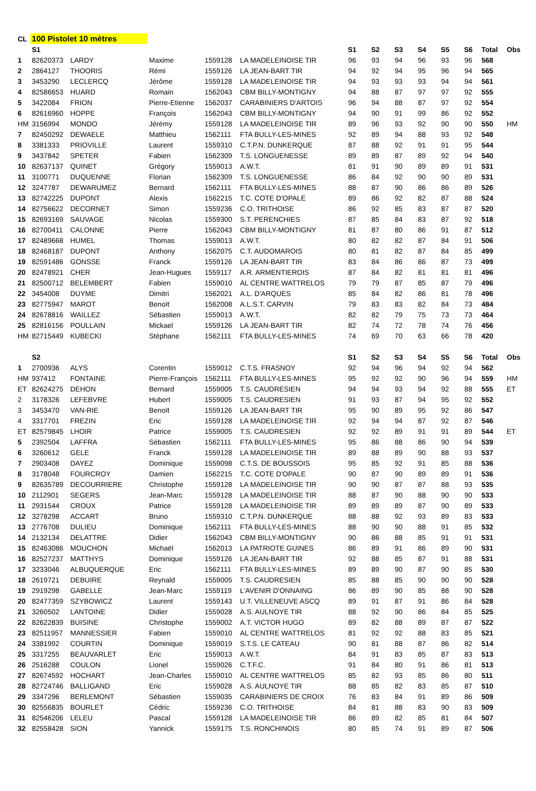| CL | 100 Pistolet 10 mètres | | | | | | | | | | | | |
| | S1 | | | | | S1 | S2 | S3 | S4 | S5 | S6 | Total | Obs |
| 1 | 82620373 | LARDY | Maxime | 1559128 | LA MADELEINOISE TIR | 96 | 93 | 94 | 96 | 93 | 96 | 568 | |
| 2 | 2864127 | THOORIS | Rémi | 1559126 | LA JEAN-BART TIR | 94 | 92 | 94 | 95 | 96 | 94 | 565 | |
| 3 | 3453290 | LECLERCQ | Jérôme | 1559128 | LA MADELEINOISE TIR | 94 | 93 | 93 | 93 | 94 | 94 | 561 | |
| 4 | 82586653 | HUARD | Romain | 1562043 | CBM BILLY-MONTIGNY | 94 | 88 | 87 | 97 | 97 | 92 | 555 | |
| 5 | 3422084 | FRION | Pierre-Etienne | 1562037 | CARABINIERS D'ARTOIS | 96 | 94 | 88 | 87 | 97 | 92 | 554 | |
| 6 | 82616960 | HOPPE | François | 1562043 | CBM BILLY-MONTIGNY | 94 | 90 | 91 | 99 | 86 | 92 | 552 | |
| HM | 3156994 | MONDO | Jérémy | 1559128 | LA MADELEINOISE TIR | 89 | 96 | 93 | 92 | 90 | 90 | 550 | HM |
| 7 | 82450292 | DEWAELE | Matthieu | 1562111 | FTA BULLY-LES-MINES | 92 | 89 | 94 | 88 | 93 | 92 | 548 | |
| 8 | 3381333 | PRIOVILLE | Laurent | 1559310 | C.T.P.N. DUNKERQUE | 87 | 88 | 92 | 91 | 91 | 95 | 544 | |
| 9 | 3437842 | SPETER | Fabien | 1562309 | T.S. LONGUENESSE | 89 | 89 | 87 | 89 | 92 | 94 | 540 | |
| 10 | 82637137 | QUINET | Grégory | 1559013 | A.W.T. | 81 | 91 | 90 | 89 | 89 | 91 | 531 | |
| 11 | 3100771 | DUQUENNE | Florian | 1562309 | T.S. LONGUENESSE | 86 | 84 | 92 | 90 | 90 | 89 | 531 | |
| 12 | 3247787 | DEWARUMEZ | Bernard | 1562111 | FTA BULLY-LES-MINES | 88 | 87 | 90 | 86 | 86 | 89 | 526 | |
| 13 | 82742225 | DUPONT | Alexis | 1562215 | T.C. COTE D'OPALE | 89 | 86 | 92 | 82 | 87 | 88 | 524 | |
| 14 | 82756622 | DECORNET | Simon | 1559236 | C.O. TRITHOISE | 86 | 92 | 85 | 83 | 87 | 87 | 520 | |
| 15 | 82693169 | SAUVAGE | Nicolas | 1559300 | S.T. PERENCHIES | 87 | 85 | 84 | 83 | 87 | 92 | 518 | |
| 16 | 82700411 | CALONNE | Pierre | 1562043 | CBM BILLY-MONTIGNY | 81 | 87 | 80 | 86 | 91 | 87 | 512 | |
| 17 | 82489668 | HUMEL | Thomas | 1559013 | A.W.T. | 80 | 82 | 82 | 87 | 84 | 91 | 506 | |
| 18 | 82468187 | DUPONT | Anthony | 1562075 | C.T. AUDOMAROIS | 80 | 81 | 82 | 87 | 84 | 85 | 499 | |
| 19 | 82591486 | GONSSE | Franck | 1559126 | LA JEAN-BART TIR | 83 | 84 | 86 | 86 | 87 | 73 | 499 | |
| 20 | 82478921 | CHER | Jean-Hugues | 1559117 | A.R. ARMENTIEROIS | 87 | 84 | 82 | 81 | 81 | 81 | 496 | |
| 21 | 82500712 | BELEMBERT | Fabien | 1559010 | AL CENTRE WATTRELOS | 79 | 79 | 87 | 85 | 87 | 79 | 496 | |
| 22 | 3454008 | DUYME | Dimitri | 1562021 | A.L. D'ARQUES | 85 | 84 | 82 | 86 | 81 | 78 | 496 | |
| 23 | 82775947 | MAROT | Benoït | 1562008 | A.L.S.T. CARVIN | 79 | 83 | 83 | 82 | 84 | 73 | 484 | |
| 24 | 82678816 | WAILLEZ | Sébastien | 1559013 | A.W.T. | 82 | 82 | 79 | 75 | 73 | 73 | 464 | |
| 25 | 82816156 | POULLAIN | Mickael | 1559126 | LA JEAN-BART TIR | 82 | 74 | 72 | 78 | 74 | 76 | 456 | |
| HM | 82715449 | KUBECKI | Stéphane | 1562111 | FTA BULLY-LES-MINES | 74 | 69 | 70 | 63 | 66 | 78 | 420 | |
| | S2 | | | | | S1 | S2 | S3 | S4 | S5 | S6 | Total | Obs |
| 1 | 2700936 | ALYS | Corentin | 1559012 | C.T.S. FRASNOY | 92 | 94 | 96 | 94 | 92 | 94 | 562 | |
| HM | 937412 | FONTAINE | Pierre-François | 1562111 | FTA BULLY-LES-MINES | 95 | 92 | 92 | 90 | 96 | 94 | 559 | HM |
| ET | 82624275 | DEHON | Bernard | 1559005 | T.S. CAUDRESIEN | 94 | 94 | 93 | 94 | 92 | 88 | 555 | ET |
| 2 | 3178326 | LEFEBVRE | Hubert | 1559005 | T.S. CAUDRESIEN | 91 | 93 | 87 | 94 | 95 | 92 | 552 | |
| 3 | 3453470 | VAN-RIE | Benoït | 1559126 | LA JEAN-BART TIR | 95 | 90 | 89 | 95 | 92 | 86 | 547 | |
| 4 | 3317701 | FREZIN | Eric | 1559128 | LA MADELEINOISE TIR | 92 | 94 | 94 | 87 | 92 | 87 | 546 | |
| ET | 82579845 | LHOIR | Patrice | 1559005 | T.S. CAUDRESIEN | 92 | 92 | 89 | 91 | 91 | 89 | 544 | ET |
| 5 | 2392504 | LAFFRA | Sébastien | 1562111 | FTA BULLY-LES-MINES | 95 | 86 | 88 | 86 | 90 | 94 | 539 | |
| 6 | 3260612 | GELE | Franck | 1559128 | LA MADELEINOISE TIR | 89 | 88 | 89 | 90 | 88 | 93 | 537 | |
| 7 | 2903408 | DAYEZ | Dominique | 1559098 | C.T.S. DE BOUSSOIS | 95 | 85 | 92 | 91 | 85 | 88 | 536 | |
| 8 | 3178048 | FOURCROY | Damien | 1562215 | T.C. COTE D'OPALE | 90 | 87 | 90 | 89 | 89 | 91 | 536 | |
| 9 | 82635789 | DECOURRIERE | Christophe | 1559128 | LA MADELEINOISE TIR | 90 | 90 | 87 | 87 | 88 | 93 | 535 | |
| 10 | 2112901 | SEGERS | Jean-Marc | 1559128 | LA MADELEINOISE TIR | 88 | 87 | 90 | 88 | 90 | 90 | 533 | |
| 11 | 2931544 | CROUX | Patrice | 1559128 | LA MADELEINOISE TIR | 89 | 89 | 89 | 87 | 90 | 89 | 533 | |
| 12 | 3278298 | ACCART | Bruno | 1559310 | C.T.P.N. DUNKERQUE | 88 | 88 | 92 | 93 | 89 | 83 | 533 | |
| 13 | 2776708 | DULIEU | Dominique | 1562111 | FTA BULLY-LES-MINES | 88 | 90 | 90 | 88 | 91 | 85 | 532 | |
| 14 | 2132134 | DELATTRE | Didier | 1562043 | CBM BILLY-MONTIGNY | 90 | 86 | 88 | 85 | 91 | 91 | 531 | |
| 15 | 82463086 | MOUCHON | Michaël | 1562013 | LA PATRIOTE GUINES | 86 | 89 | 91 | 86 | 89 | 90 | 531 | |
| 16 | 82527237 | MATTHYS | Dominique | 1559126 | LA JEAN-BART TIR | 92 | 88 | 85 | 87 | 91 | 88 | 531 | |
| 17 | 3233046 | ALBUQUERQUE | Eric | 1562111 | FTA BULLY-LES-MINES | 89 | 89 | 90 | 87 | 90 | 85 | 530 | |
| 18 | 2619721 | DEBUIRE | Reynald | 1559005 | T.S. CAUDRESIEN | 85 | 88 | 85 | 90 | 90 | 90 | 528 | |
| 19 | 2919298 | GABELLE | Jean-Marc | 1559119 | L'AVENIR D'ONNAING | 86 | 89 | 90 | 85 | 88 | 90 | 528 | |
| 20 | 82477359 | SZYBOWICZ | Laurent | 1559143 | U.T. VILLENEUVE ASCQ | 89 | 91 | 87 | 91 | 86 | 84 | 528 | |
| 21 | 3260502 | LANTOINE | Didier | 1559028 | A.S. AULNOYE TIR | 88 | 92 | 90 | 86 | 84 | 85 | 525 | |
| 22 | 82622839 | BUISINE | Christophe | 1559002 | A.T. VICTOR HUGO | 89 | 82 | 88 | 89 | 87 | 87 | 522 | |
| 23 | 82511957 | MANNESSIER | Fabien | 1559010 | AL CENTRE WATTRELOS | 81 | 92 | 92 | 88 | 83 | 85 | 521 | |
| 24 | 3381992 | COURTIN | Dominique | 1559019 | S.T.S. LE CATEAU | 90 | 81 | 88 | 87 | 86 | 82 | 514 | |
| 25 | 3317255 | BEAUVARLET | Eric | 1559013 | A.W.T. | 84 | 91 | 83 | 85 | 87 | 83 | 513 | |
| 26 | 2516288 | COULON | Lionel | 1559026 | C.T.F.C. | 91 | 84 | 80 | 91 | 86 | 81 | 513 | |
| 27 | 82674592 | HOCHART | Jean-Charles | 1559010 | AL CENTRE WATTRELOS | 85 | 82 | 93 | 85 | 86 | 80 | 511 | |
| 28 | 82724746 | BALLIGAND | Eric | 1559028 | A.S. AULNOYE TIR | 88 | 85 | 82 | 83 | 85 | 87 | 510 | |
| 29 | 3347296 | BERLEMONT | Sébastien | 1559035 | CARABINIERS DE CROIX | 76 | 83 | 84 | 91 | 89 | 86 | 509 | |
| 30 | 82556835 | BOURLET | Cédric | 1559236 | C.O. TRITHOISE | 84 | 81 | 88 | 83 | 90 | 83 | 509 | |
| 31 | 82546206 | LELEU | Pascal | 1559128 | LA MADELEINOISE TIR | 86 | 89 | 82 | 85 | 81 | 84 | 507 | |
| 32 | 82558428 | SION | Yannick | 1559175 | T.S. RONCHINOIS | 80 | 85 | 74 | 91 | 89 | 87 | 506 | |